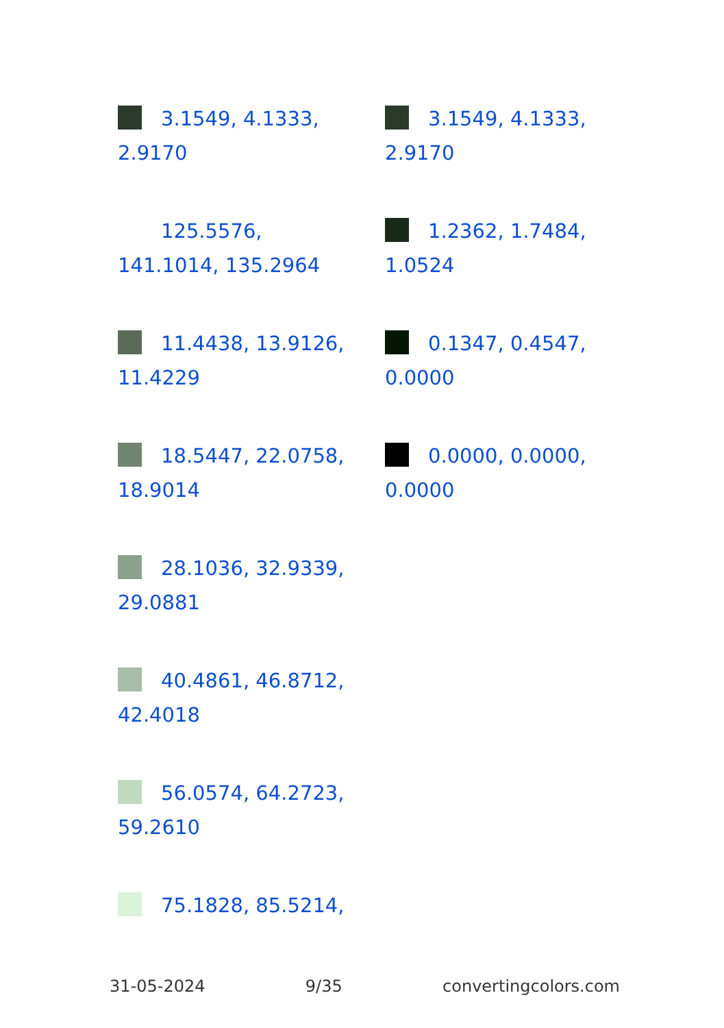3.1549, 4.1333, 2.9170
125.5576, 141.1014, 135.2964
11.4438, 13.9126, 11.4229
18.5447, 22.0758, 18.9014
28.1036, 32.9339, 29.0881
40.4861, 46.8712, 42.4018
56.0574, 64.2723, 59.2610
75.1828, 85.5214,
3.1549, 4.1333, 2.9170
1.2362, 1.7484, 1.0524
0.1347, 0.4547, 0.0000
0.0000, 0.0000, 0.0000
31-05-2024 9/35 convertingcolors.com